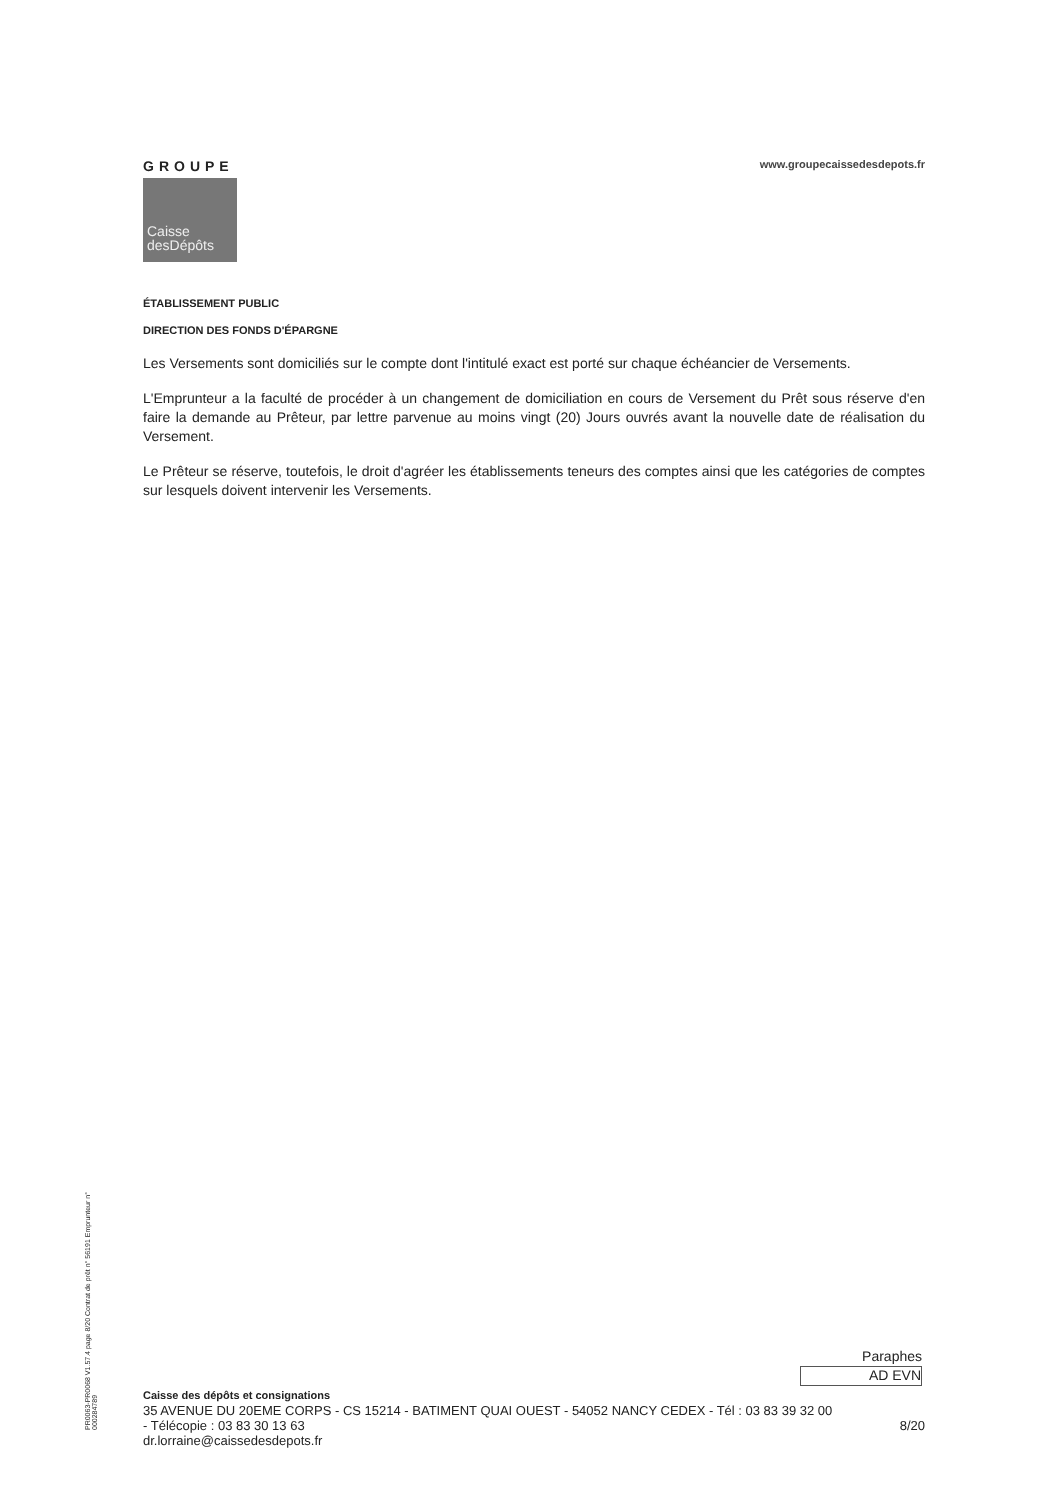GROUPE
Caisse
desDépôts
www.groupecaissedesdepots.fr
ÉTABLISSEMENT PUBLIC
DIRECTION DES FONDS D'ÉPARGNE
Les Versements sont domiciliés sur le compte dont l'intitulé exact est porté sur chaque échéancier de Versements.
L'Emprunteur a la faculté de procéder à un changement de domiciliation en cours de Versement du Prêt sous réserve d'en faire la demande au Prêteur, par lettre parvenue au moins vingt (20) Jours ouvrés avant la nouvelle date de réalisation du Versement.
Le Prêteur se réserve, toutefois, le droit d'agréer les établissements teneurs des comptes ainsi que les catégories de comptes sur lesquels doivent intervenir les Versements.
PR0063-PR0068 V1.57.4 page 8/20 Contrat de prêt n° 56191 Emprunteur n° 000284789
Paraphes
AD EVN
Caisse des dépôts et consignations
35 AVENUE DU 20EME CORPS - CS 15214 - BATIMENT QUAI OUEST - 54052 NANCY CEDEX - Tél : 03 83 39 32 00
- Télécopie : 03 83 30 13 63 8/20
dr.lorraine@caissedesdepots.fr